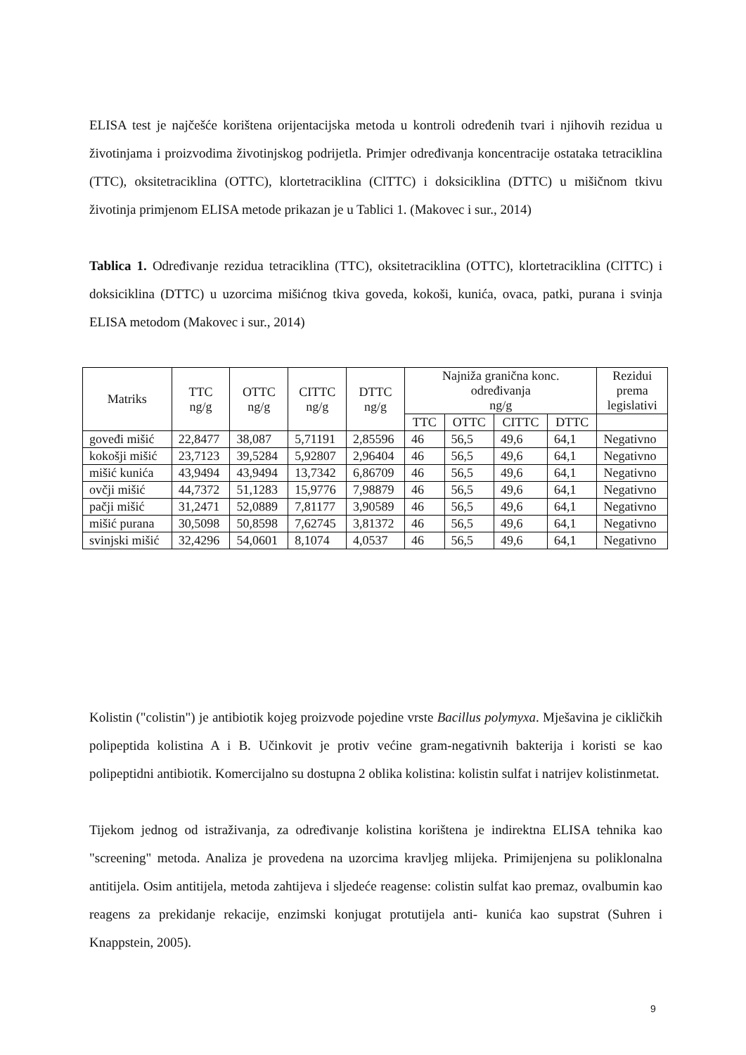ELISA test je najčešće korištena orijentacijska metoda u kontroli određenih tvari i njihovih rezidua u životinjama i proizvodima životinjskog podrijetla. Primjer određivanja koncentracije ostataka tetraciklina (TTC), oksitetraciklina (OTTC), klortetraciklina (ClTTC) i doksiciklina (DTTC) u mišičnom tkivu životinja primjenom ELISA metode prikazan je u Tablici 1. (Makovec i sur., 2014)
Tablica 1. Određivanje rezidua tetraciklina (TTC), oksitetraciklina (OTTC), klortetraciklina (ClTTC) i doksiciklina (DTTC) u uzorcima mišićnog tkiva goveda, kokoši, kunića, ovaca, patki, purana i svinja ELISA metodom (Makovec i sur., 2014)
| Matriks | TTC ng/g | OTTC ng/g | CITTC ng/g | DTTC ng/g | Najniža granična konc. određivanja ng/g | | | | Rezidui prema legislativi |
| --- | --- | --- | --- | --- | --- | --- | --- | --- | --- |
| | | | | | TTC | OTTC | CITTC | DTTC | |
| goveđi mišić | 22,8477 | 38,087 | 5,71191 | 2,85596 | 46 | 56,5 | 49,6 | 64,1 | Negativno |
| kokošji mišić | 23,7123 | 39,5284 | 5,92807 | 2,96404 | 46 | 56,5 | 49,6 | 64,1 | Negativno |
| mišić kunića | 43,9494 | 43,9494 | 13,7342 | 6,86709 | 46 | 56,5 | 49,6 | 64,1 | Negativno |
| ovčji mišić | 44,7372 | 51,1283 | 15,9776 | 7,98879 | 46 | 56,5 | 49,6 | 64,1 | Negativno |
| pačji mišić | 31,2471 | 52,0889 | 7,81177 | 3,90589 | 46 | 56,5 | 49,6 | 64,1 | Negativno |
| mišić purana | 30,5098 | 50,8598 | 7,62745 | 3,81372 | 46 | 56,5 | 49,6 | 64,1 | Negativno |
| svinjski mišić | 32,4296 | 54,0601 | 8,1074 | 4,0537 | 46 | 56,5 | 49,6 | 64,1 | Negativno |
Kolistin ("colistin") je antibiotik kojeg proizvode pojedine vrste Bacillus polymyxa. Mješavina je cikličkih polipeptida kolistina A i B. Učinkovit je protiv većine gram-negativnih bakterija i koristi se kao polipeptidni antibiotik. Komercijalno su dostupna 2 oblika kolistina: kolistin sulfat i natrijev kolistinmetat.
Tijekom jednog od istraživanja, za određivanje kolistina korištena je indirektna ELISA tehnika kao "screening" metoda. Analiza je provedena na uzorcima kravljeg mlijeka. Primijenjena su poliklonalna antitijela. Osim antitijela, metoda zahtijeva i sljedeće reagense: colistin sulfat kao premaz, ovalbumin kao reagens za prekidanje rekacije, enzimski konjugat protutijela anti- kunića kao supstrat (Suhren i Knappstein, 2005).
9